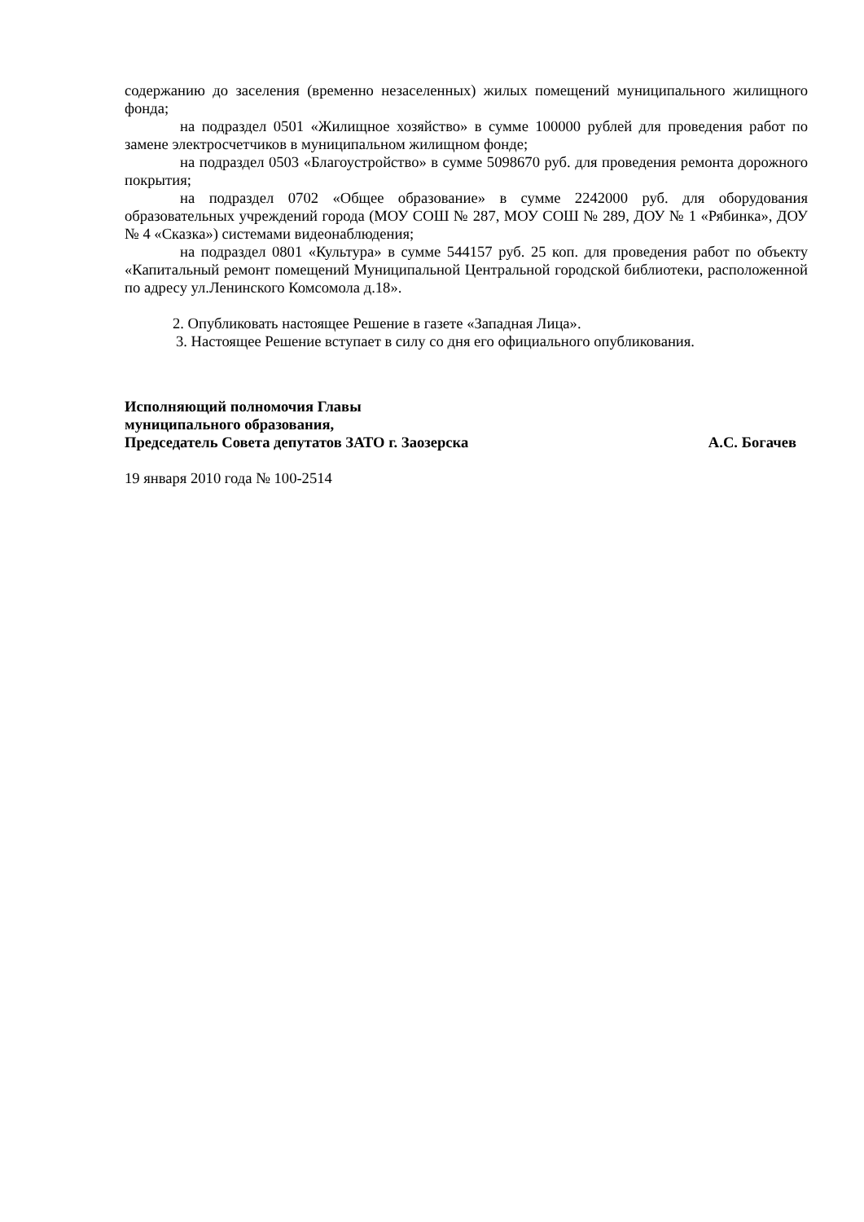содержанию до заселения (временно незаселенных) жилых помещений муниципального жилищного фонда;
на подраздел 0501 «Жилищное хозяйство» в сумме 100000 рублей для проведения работ по замене электросчетчиков в муниципальном жилищном фонде;
на подраздел 0503 «Благоустройство» в сумме 5098670 руб. для проведения ремонта дорожного покрытия;
на подраздел 0702 «Общее образование» в сумме 2242000 руб. для оборудования образовательных учреждений города (МОУ СОШ № 287, МОУ СОШ № 289, ДОУ № 1 «Рябинка», ДОУ № 4 «Сказка») системами видеонаблюдения;
на подраздел 0801 «Культура» в сумме 544157 руб. 25 коп. для проведения работ по объекту «Капитальный ремонт помещений Муниципальной Центральной городской библиотеки, расположенной по адресу ул.Ленинского Комсомола д.18».
2. Опубликовать настоящее Решение в газете «Западная Лица».
3. Настоящее Решение вступает в силу со дня его официального опубликования.
Исполняющий полномочия Главы
муниципального образования,
Председатель Совета депутатов ЗАТО г. Заозерска А.С. Богачев
19 января 2010 года № 100-2514